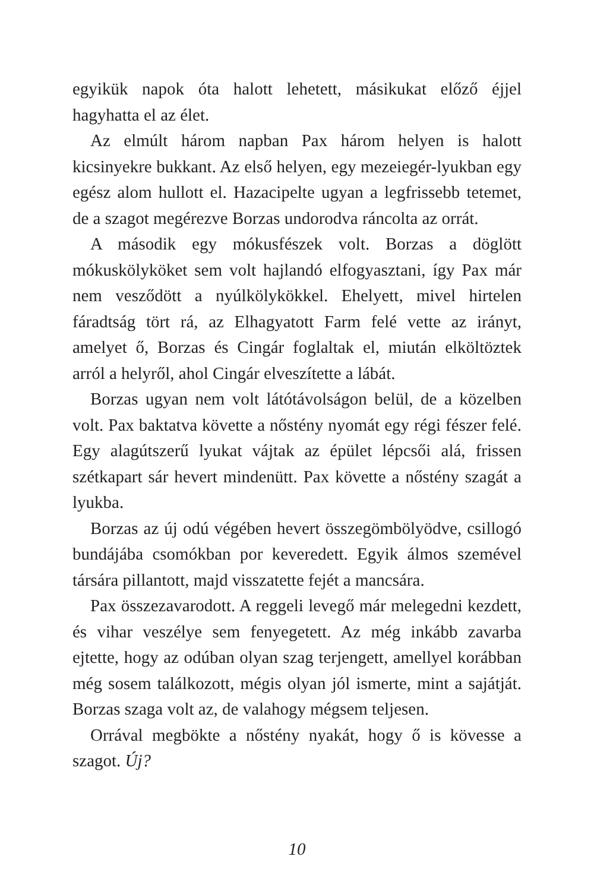egyikük napok óta halott lehetett, másikukat előző éjjel hagyhatta el az élet.
Az elmúlt három napban Pax három helyen is halott kicsinyekre bukkant. Az első helyen, egy mezeiegér-lyukban egy egész alom hullott el. Hazacipelte ugyan a legfrissebb tetemet, de a szagot megérezve Borzas undorodva ráncolta az orrát.
A második egy mókusfészek volt. Borzas a döglött mókuskölyköket sem volt hajlandó elfogyasztani, így Pax már nem vesződött a nyúlkölykökkel. Ehelyett, mivel hirtelen fáradtság tört rá, az Elhagyatott Farm felé vette az irányt, amelyet ő, Borzas és Cingár foglaltak el, miután elköltöztek arról a helyről, ahol Cingár elveszítette a lábát.
Borzas ugyan nem volt látótávolságon belül, de a közelben volt. Pax baktatva követte a nőstény nyomát egy régi fészer felé. Egy alagútszerű lyukat vájtak az épület lépcsői alá, frissen szétkapart sár hevert mindenütt. Pax követte a nőstény szagát a lyukba.
Borzas az új odú végében hevert összegömbölyödve, csillogó bundájába csomókban por keveredett. Egyik álmos szemével társára pillantott, majd visszatette fejét a mancsára.
Pax összezavarodott. A reggeli levegő már melegedni kezdett, és vihar veszélye sem fenyegetett. Az még inkább zavarba ejtette, hogy az odúban olyan szag terjengett, amellyel korábban még sosem találkozott, mégis olyan jól ismerte, mint a sajátját. Borzas szaga volt az, de valahogy mégsem teljesen.
Orrával megbökte a nőstény nyakát, hogy ő is kövesse a szagot. Új?
10